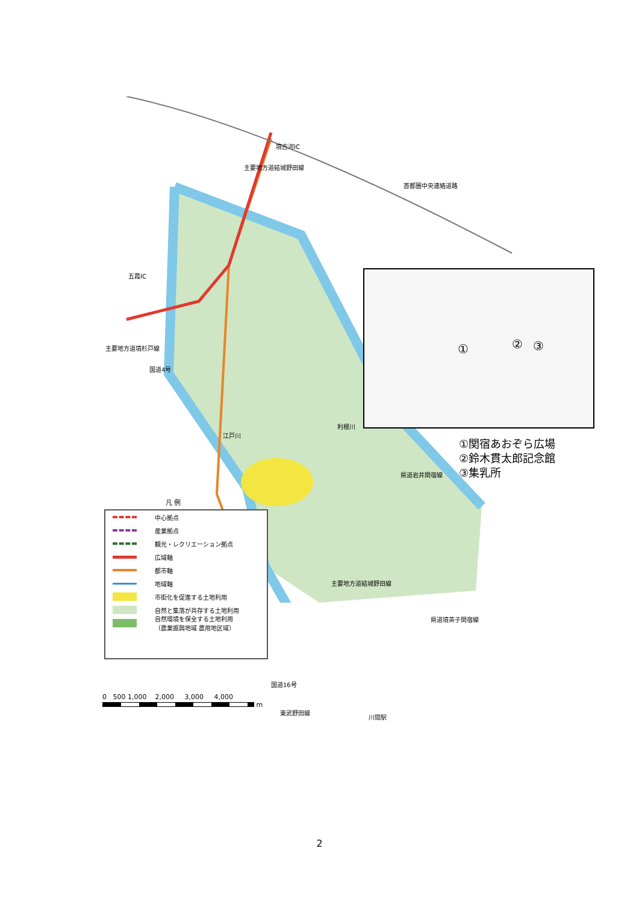境古河IC
五霞IC
首都圏中央連絡道路
主要地方道結城野田線
主要地方道境杉戸線
国道4号
江戸川
利根川
県道岩井関宿線
主要地方道結城野田線
県道境茶子関宿線
国道16号
東武野田線
川間駅
① ② ③
①関宿あおぞら広場
②鈴木貫太郎記念館
③集乳所
凡 例
中心拠点
産業拠点
観光・レクリエーション拠点
広域軸
都市軸
地域軸
市街化を促進する土地利用
自然と集落が共存する土地利用
自然環境を保全する土地利用
（農業振興地域 農用地区域）
0 500 1,000 2,000 3,000 4,000
m
2